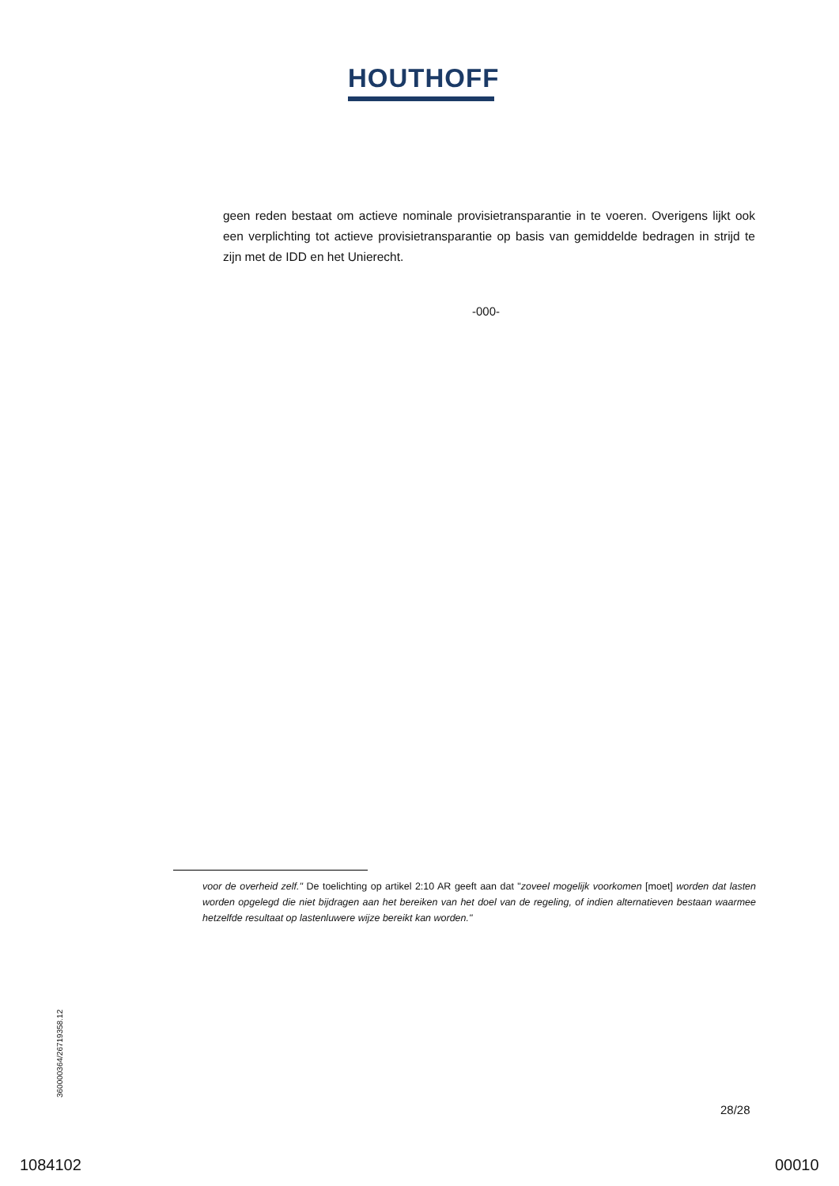HOUTHOFF
geen reden bestaat om actieve nominale provisietransparantie in te voeren. Overigens lijkt ook een verplichting tot actieve provisietransparantie op basis van gemiddelde bedragen in strijd te zijn met de IDD en het Unierecht.
-000-
voor de overheid zelf." De toelichting op artikel 2:10 AR geeft aan dat "zoveel mogelijk voorkomen [moet] worden dat lasten worden opgelegd die niet bijdragen aan het bereiken van het doel van de regeling, of indien alternatieven bestaan waarmee hetzelfde resultaat op lastenluwere wijze bereikt kan worden."
360000364/26719358.12
28/28
1084102 00010